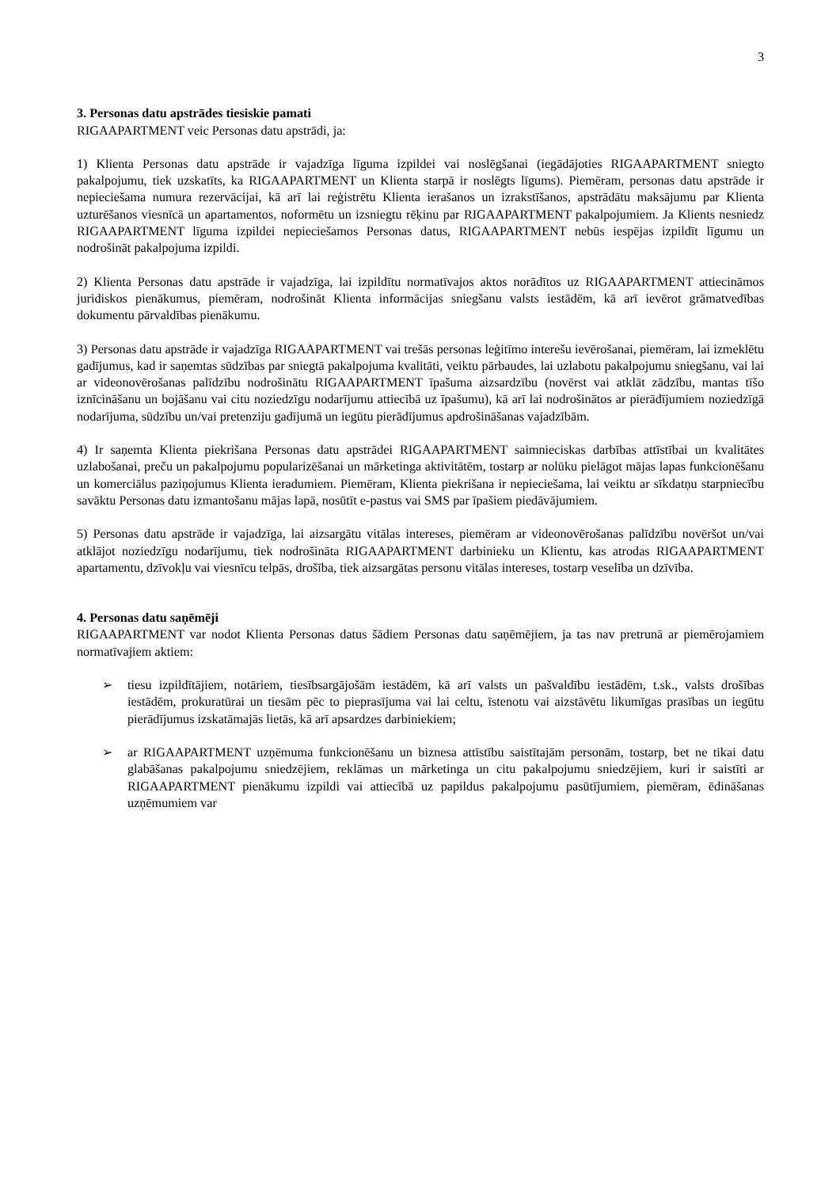3
3. Personas datu apstrādes tiesiskie pamati
RIGAAPARTMENT veic Personas datu apstrādi, ja:
1) Klienta Personas datu apstrāde ir vajadzīga līguma izpildei vai noslēgšanai (iegādājoties RIGAAPARTMENT sniegto pakalpojumu, tiek uzskatīts, ka RIGAAPARTMENT un Klienta starpā ir noslēgts līgums). Piemēram, personas datu apstrāde ir nepieciešama numura rezervācijai, kā arī lai reģistrētu Klienta ierašanos un izrakstīšanos, apstrādātu maksājumu par Klienta uzturēšanos viesnīcā un apartamentos, noformētu un izsniegtu rēķinu par RIGAAPARTMENT pakalpojumiem. Ja Klients nesniedz RIGAAPARTMENT līguma izpildei nepieciešamos Personas datus, RIGAAPARTMENT nebūs iespējas izpildīt līgumu un nodrošināt pakalpojuma izpildi.
2) Klienta Personas datu apstrāde ir vajadzīga, lai izpildītu normatīvajos aktos norādītos uz RIGAAPARTMENT attiecināmos juridiskos pienākumus, piemēram, nodrošināt Klienta informācijas sniegšanu valsts iestādēm, kā arī ievērot grāmatvedības dokumentu pārvaldības pienākumu.
3) Personas datu apstrāde ir vajadzīga RIGAAPARTMENT vai trešās personas leģitīmo interešu ievērošanai, piemēram, lai izmeklētu gadījumus, kad ir saņemtas sūdzības par sniegtā pakalpojuma kvalitāti, veiktu pārbaudes, lai uzlabotu pakalpojumu sniegšanu, vai lai ar videonovērošanas palīdzību nodrošinātu RIGAAPARTMENT īpašuma aizsardzību (novērst vai atklāt zādzību, mantas tīšo iznīcināšanu un bojāšanu vai citu noziedzīgu nodarījumu attiecībā uz īpašumu), kā arī lai nodrošinātos ar pierādījumiem noziedzīgā nodarījuma, sūdzību un/vai pretenziju gadījumā un iegūtu pierādījumus apdrošināšanas vajadzībām.
4) Ir saņemta Klienta piekrišana Personas datu apstrādei RIGAAPARTMENT saimnieciskas darbības attīstībai un kvalitātes uzlabošanai, preču un pakalpojumu popularizēšanai un mārketinga aktivitātēm, tostarp ar nolūku pielāgot mājas lapas funkcionēšanu un komerciālus paziņojumus Klienta ieradumiem. Piemēram, Klienta piekrišana ir nepieciešama, lai veiktu ar sīkdatņu starpniecību savāktu Personas datu izmantošanu mājas lapā, nosūtīt e-pastus vai SMS par īpašiem piedāvājumiem.
5) Personas datu apstrāde ir vajadzīga, lai aizsargātu vitālas intereses, piemēram ar videonovērošanas palīdzību novēršot un/vai atklājot noziedzīgu nodarījumu, tiek nodrošināta RIGAAPARTMENT darbinieku un Klientu, kas atrodas RIGAAPARTMENT apartamentu, dzīvokļu vai viesnīcu telpās, drošība, tiek aizsargātas personu vitālas intereses, tostarp veselība un dzīvība.
4. Personas datu saņēmēji
RIGAAPARTMENT var nodot Klienta Personas datus šādiem Personas datu saņēmējiem, ja tas nav pretrunā ar piemērojamiem normatīvajiem aktiem:
➢ tiesu izpildītājiem, notāriem, tiesībsargājošām iestādēm, kā arī valsts un pašvaldību iestādēm, t.sk., valsts drošības iestādēm, prokuratūrai un tiesām pēc to pieprasījuma vai lai celtu, īstenotu vai aizstāvētu likumīgas prasības un iegūtu pierādījumus izskatāmajās lietās, kā arī apsardzes darbiniekiem;
➢ ar RIGAAPARTMENT uzņēmuma funkcionēšanu un biznesa attīstību saistītajām personām, tostarp, bet ne tikai datu glabāšanas pakalpojumu sniedzējiem, reklāmas un mārketinga un citu pakalpojumu sniedzējiem, kuri ir saistīti ar RIGAAPARTMENT pienākumu izpildi vai attiecībā uz papildus pakalpojumu pasūtījumiem, piemēram, ēdināšanas uzņēmumiem var